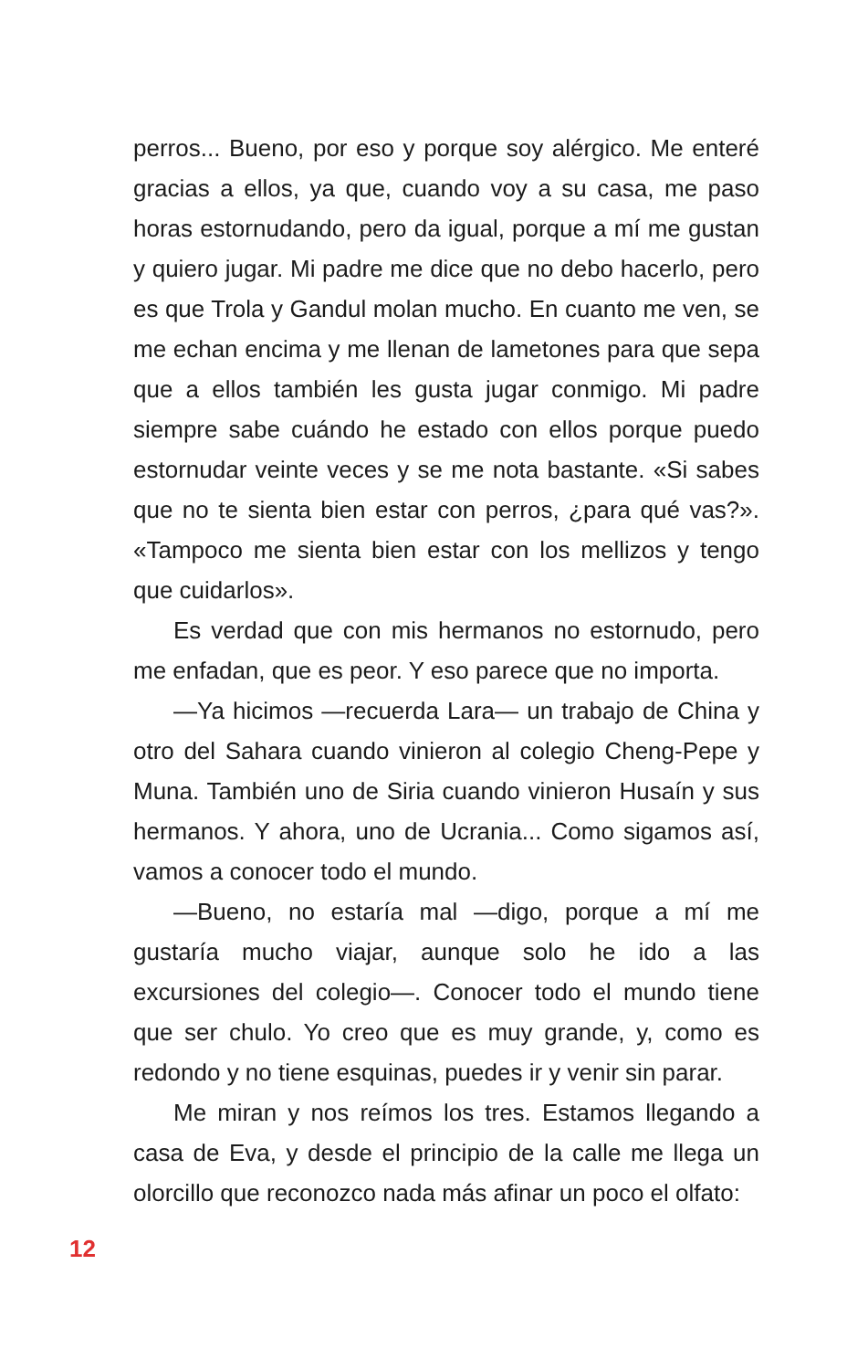perros... Bueno, por eso y porque soy alérgico. Me enteré gracias a ellos, ya que, cuando voy a su casa, me paso horas estornudando, pero da igual, porque a mí me gustan y quiero jugar. Mi padre me dice que no debo hacerlo, pero es que Trola y Gandul molan mucho. En cuanto me ven, se me echan encima y me llenan de lametones para que sepa que a ellos también les gusta jugar conmigo. Mi padre siempre sabe cuándo he estado con ellos porque puedo estornudar veinte veces y se me nota bastante. «Si sabes que no te sienta bien estar con perros, ¿para qué vas?». «Tampoco me sienta bien estar con los mellizos y tengo que cuidarlos».
Es verdad que con mis hermanos no estornudo, pero me enfadan, que es peor. Y eso parece que no importa.
—Ya hicimos —recuerda Lara— un trabajo de China y otro del Sahara cuando vinieron al colegio Cheng-Pepe y Muna. También uno de Siria cuando vinieron Husaín y sus hermanos. Y ahora, uno de Ucrania... Como sigamos así, vamos a conocer todo el mundo.
—Bueno, no estaría mal —digo, porque a mí me gustaría mucho viajar, aunque solo he ido a las excursiones del colegio—. Conocer todo el mundo tiene que ser chulo. Yo creo que es muy grande, y, como es redondo y no tiene esquinas, puedes ir y venir sin parar.
Me miran y nos reímos los tres. Estamos llegando a casa de Eva, y desde el principio de la calle me llega un olorcillo que reconozco nada más afinar un poco el olfato:
12